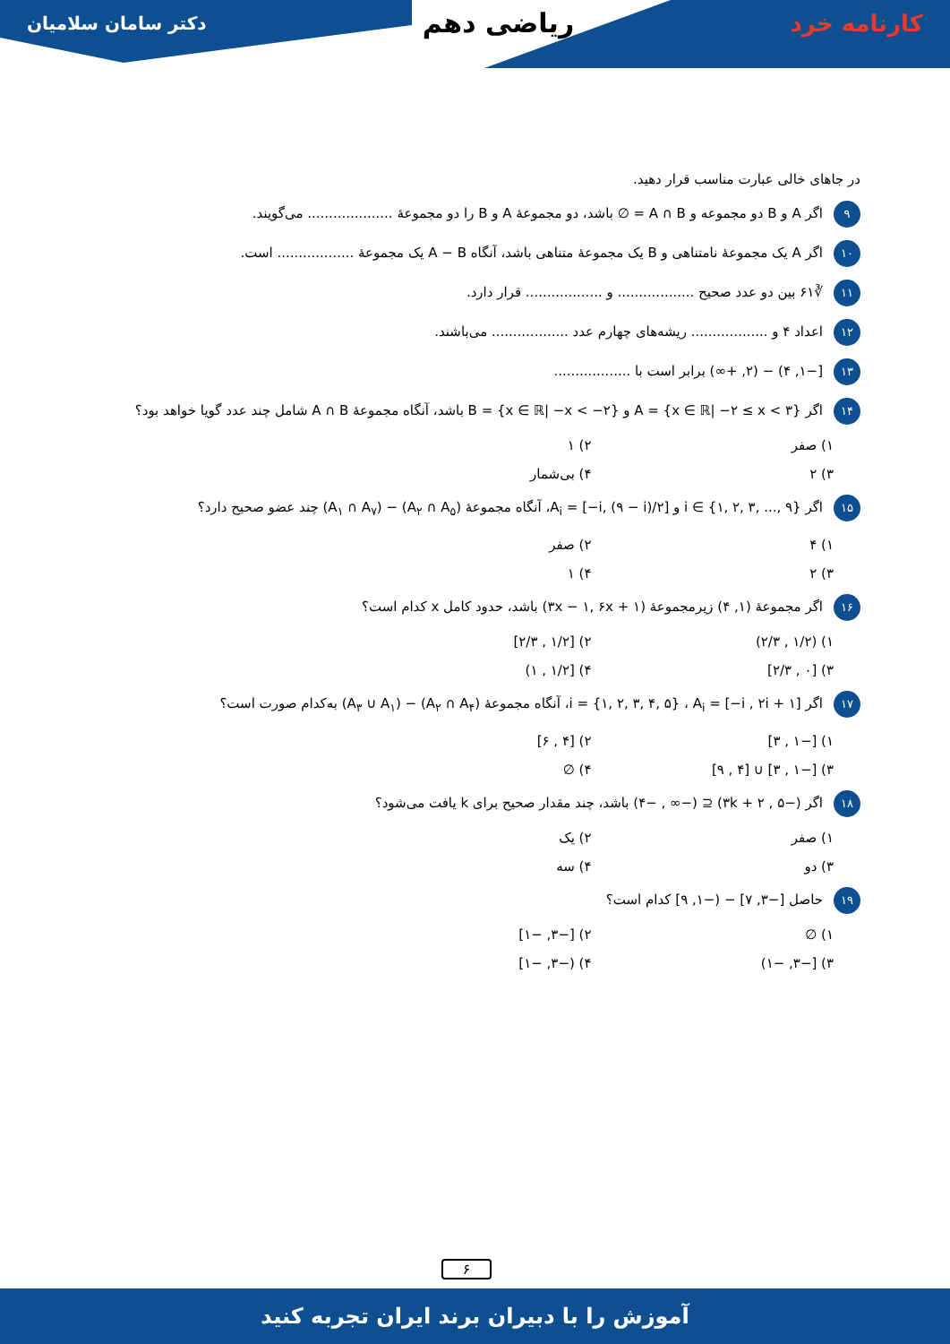کارنامه خرد ریاضی دهم دکتر سامان سلامیان
در جاهای خالی عبارت مناسب قرار دهید.
۹ اگر A و B دو مجموعه و A ∩ B = ∅ باشد، دو مجموعهٔ A و B را دو مجموعهٔ .................... می‌گویند.
۱۰ اگر A یک مجموعهٔ نامتناهی و B یک مجموعهٔ متناهی باشد، آنگاه A − B یک مجموعهٔ .................. است.
۱۱ ∛۶۱ بین دو عدد صحیح .................. و .................. قرار دارد.
۱۲ اعداد ۴ و .................. ریشه‌های چهارم عدد .................. می‌باشند.
۱۳ [−۱, ۴) − (۲, +∞) برابر است با ..................
۱۴ اگر A = {x ∈ ℝ| −۲ ≤ x < ۳} و B = {x ∈ ℝ| −x < −۲} باشد، آنگاه مجموعهٔ A ∩ B شامل چند عدد گویا خواهد بود؟
۱) صفر ۲) ۱ ۳) ۲ ۴) بی‌شمار
۱۵ اگر i ∈ {۱, ۲, ۳, ..., ۹} و A<sub>i</sub> = [−i, (۹ − i)/۲]، آنگاه مجموعهٔ (A<sub>۲</sub> ∩ A<sub>۵</sub>) − (A<sub>۱</sub> ∩ A<sub>۷</sub>) چند عضو صحیح دارد؟
۱) ۴ ۲) صفر ۳) ۲ ۴) ۱
۱۶ اگر مجموعهٔ (۱, ۴) زیرمجموعهٔ (۳x − ۱, ۶x + ۱) باشد، حدود کامل x کدام است؟
۱) (۱/۲ , ۲/۳) ۲) [۱/۲ , ۲/۳] ۳) [۰ , ۲/۳] ۴) [۱/۲ , ۱)
۱۷ اگر i = {۱, ۲, ۳, ۴, ۵} ، A<sub>i</sub> = [−i , ۲i + ۱]، آنگاه مجموعهٔ (A<sub>۲</sub> ∩ A<sub>۴</sub>) − (A<sub>۳</sub> ∪ A<sub>۱</sub>) به‌کدام صورت است؟
۱) [−۱ , ۳] ۲) [۴ , ۶] ۳) [−۱ , ۳] ∪ [۴ , ۹] ۴) ∅
۱۸ اگر (−۵ , ۳k + ۲) ⊆ (−∞ , −۴) باشد، چند مقدار صحیح برای k یافت می‌شود؟
۱) صفر ۲) یک ۳) دو ۴) سه
۱۹ حاصل [−۳, ۷] − (−۱, ۹] کدام است؟
۱) ∅ ۲) [−۳, −۱] ۳) [−۳, −۱) ۴) (−۳, −۱]
۶
آموزش را با دبیران برند ایران تجربه کنید